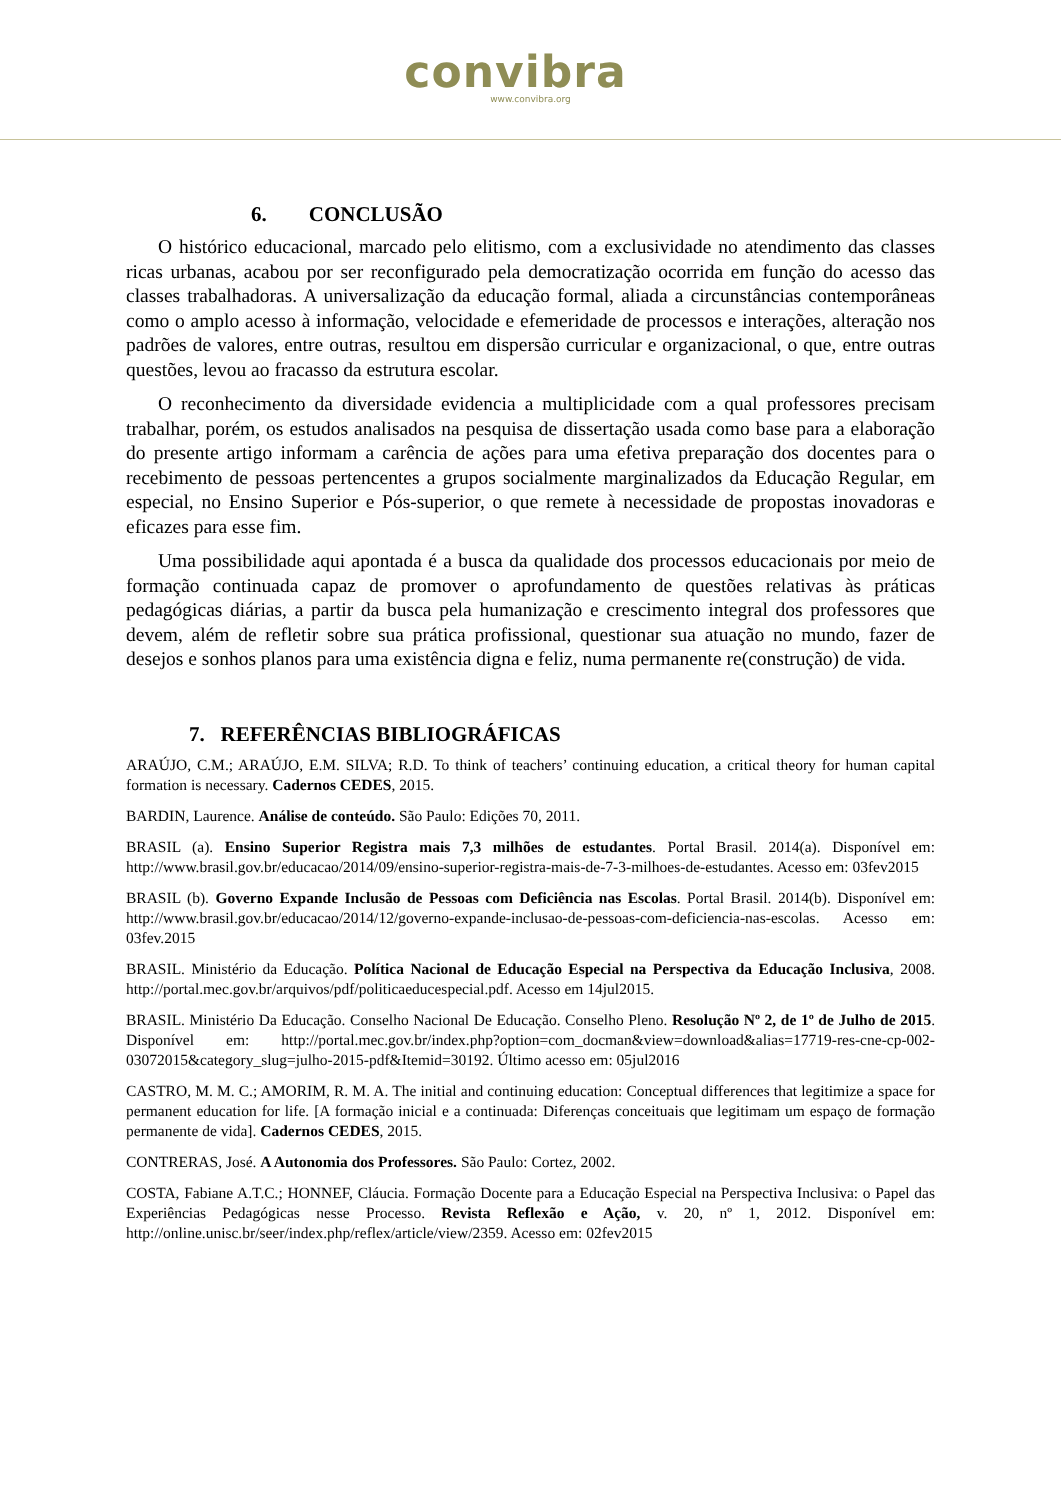convibra
www.convibra.org
6. CONCLUSÃO
O histórico educacional, marcado pelo elitismo, com a exclusividade no atendimento das classes ricas urbanas, acabou por ser reconfigurado pela democratização ocorrida em função do acesso das classes trabalhadoras. A universalização da educação formal, aliada a circunstâncias contemporâneas como o amplo acesso à informação, velocidade e efemeridade de processos e interações, alteração nos padrões de valores, entre outras, resultou em dispersão curricular e organizacional, o que, entre outras questões, levou ao fracasso da estrutura escolar.
O reconhecimento da diversidade evidencia a multiplicidade com a qual professores precisam trabalhar, porém, os estudos analisados na pesquisa de dissertação usada como base para a elaboração do presente artigo informam a carência de ações para uma efetiva preparação dos docentes para o recebimento de pessoas pertencentes a grupos socialmente marginalizados da Educação Regular, em especial, no Ensino Superior e Pós-superior, o que remete à necessidade de propostas inovadoras e eficazes para esse fim.
Uma possibilidade aqui apontada é a busca da qualidade dos processos educacionais por meio de formação continuada capaz de promover o aprofundamento de questões relativas às práticas pedagógicas diárias, a partir da busca pela humanização e crescimento integral dos professores que devem, além de refletir sobre sua prática profissional, questionar sua atuação no mundo, fazer de desejos e sonhos planos para uma existência digna e feliz, numa permanente re(construção) de vida.
7. REFERÊNCIAS BIBLIOGRÁFICAS
ARAÚJO, C.M.; ARAÚJO, E.M. SILVA; R.D. To think of teachers’ continuing education, a critical theory for human capital formation is necessary. Cadernos CEDES, 2015.
BARDIN, Laurence. Análise de conteúdo. São Paulo: Edições 70, 2011.
BRASIL (a). Ensino Superior Registra mais 7,3 milhões de estudantes. Portal Brasil. 2014(a). Disponível em: http://www.brasil.gov.br/educacao/2014/09/ensino-superior-registra-mais-de-7-3-milhoes-de-estudantes. Acesso em: 03fev2015
BRASIL (b). Governo Expande Inclusão de Pessoas com Deficiência nas Escolas. Portal Brasil. 2014(b). Disponível em: http://www.brasil.gov.br/educacao/2014/12/governo-expande-inclusao-de-pessoas-com-deficiencia-nas-escolas. Acesso em: 03fev.2015
BRASIL. Ministério da Educação. Política Nacional de Educação Especial na Perspectiva da Educação Inclusiva, 2008. http://portal.mec.gov.br/arquivos/pdf/politicaeducespecial.pdf. Acesso em 14jul2015.
BRASIL. Ministério Da Educação. Conselho Nacional De Educação. Conselho Pleno. Resolução Nº 2, de 1º de Julho de 2015. Disponível em: http://portal.mec.gov.br/index.php?option=com_docman&view=download&alias=17719-res-cne-cp-002-03072015&category_slug=julho-2015-pdf&Itemid=30192. Último acesso em: 05jul2016
CASTRO, M. M. C.; AMORIM, R. M. A. The initial and continuing education: Conceptual differences that legitimize a space for permanent education for life. [A formação inicial e a continuada: Diferenças conceituais que legitimam um espaço de formação permanente de vida]. Cadernos CEDES, 2015.
CONTRERAS, José. A Autonomia dos Professores. São Paulo: Cortez, 2002.
COSTA, Fabiane A.T.C.; HONNEF, Cláucia. Formação Docente para a Educação Especial na Perspectiva Inclusiva: o Papel das Experiências Pedagógicas nesse Processo. Revista Reflexão e Ação, v. 20, nº 1, 2012. Disponível em: http://online.unisc.br/seer/index.php/reflex/article/view/2359. Acesso em: 02fev2015